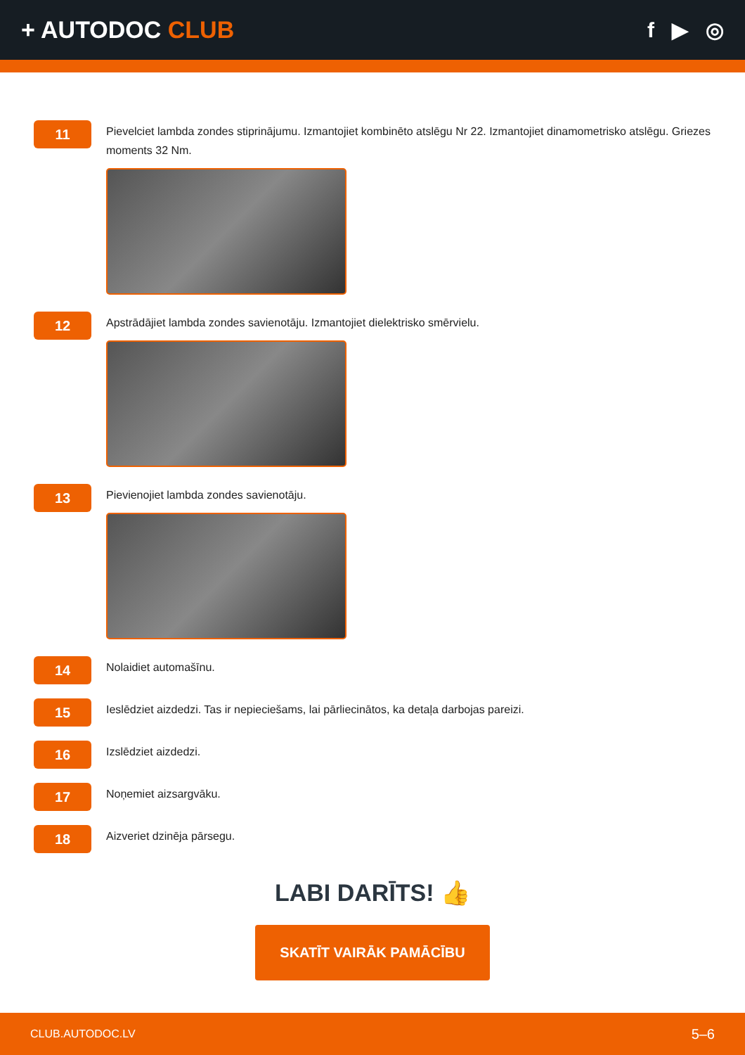+ AUTODOC CLUB f ▶ ◎
11
Pievelciet lambda zondes stiprinājumu. Izmantojiet kombinēto atslēgu Nr 22. Izmantojiet dinamometrisko atslēgu. Griezes moments 32 Nm.
12
Apstrādājiet lambda zondes savienotāju. Izmantojiet dielektrisko smērvielu.
13
Pievienojiet lambda zondes savienotāju.
14
Nolaidiet automašīnu.
15
Ieslēdziet aizdedzi. Tas ir nepieciešams, lai pārliecinātos, ka detaļa darbojas pareizi.
16
Izslēdziet aizdedzi.
17
Noņemiet aizsargvāku.
18
Aizveriet dzinēja pārsegu.
LABI DARĪTS! 👍
SKATĪT VAIRĀK PAMĀCĪBU
CLUB.AUTODOC.LV 5–6